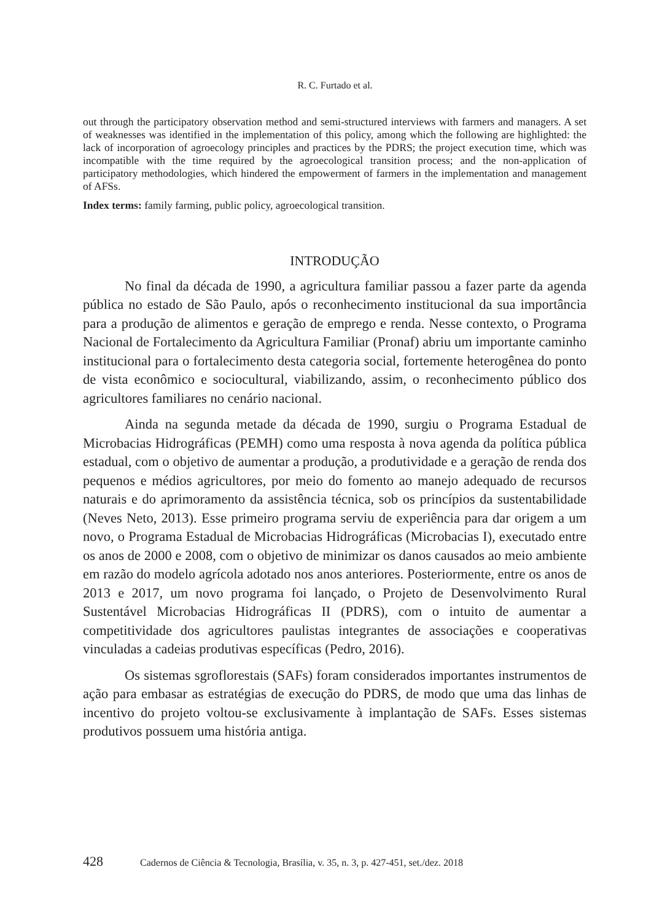R. C. Furtado et al.
out through the participatory observation method and semi-structured interviews with farmers and managers. A set of weaknesses was identified in the implementation of this policy, among which the following are highlighted: the lack of incorporation of agroecology principles and practices by the PDRS; the project execution time, which was incompatible with the time required by the agroecological transition process; and the non-application of participatory methodologies, which hindered the empowerment of farmers in the implementation and management of AFSs.
Index terms: family farming, public policy, agroecological transition.
INTRODUÇÃO
No final da década de 1990, a agricultura familiar passou a fazer parte da agenda pública no estado de São Paulo, após o reconhecimento institucional da sua importância para a produção de alimentos e geração de emprego e renda. Nesse contexto, o Programa Nacional de Fortalecimento da Agricultura Familiar (Pronaf) abriu um importante caminho institucional para o fortalecimento desta categoria social, fortemente heterogênea do ponto de vista econômico e sociocultural, viabilizando, assim, o reconhecimento público dos agricultores familiares no cenário nacional.
Ainda na segunda metade da década de 1990, surgiu o Programa Estadual de Microbacias Hidrográficas (PEMH) como uma resposta à nova agenda da política pública estadual, com o objetivo de aumentar a produção, a produtividade e a geração de renda dos pequenos e médios agricultores, por meio do fomento ao manejo adequado de recursos naturais e do aprimoramento da assistência técnica, sob os princípios da sustentabilidade (Neves Neto, 2013). Esse primeiro programa serviu de experiência para dar origem a um novo, o Programa Estadual de Microbacias Hidrográficas (Microbacias I), executado entre os anos de 2000 e 2008, com o objetivo de minimizar os danos causados ao meio ambiente em razão do modelo agrícola adotado nos anos anteriores. Posteriormente, entre os anos de 2013 e 2017, um novo programa foi lançado, o Projeto de Desenvolvimento Rural Sustentável Microbacias Hidrográficas II (PDRS), com o intuito de aumentar a competitividade dos agricultores paulistas integrantes de associações e cooperativas vinculadas a cadeias produtivas específicas (Pedro, 2016).
Os sistemas sgroflorestais (SAFs) foram considerados importantes instrumentos de ação para embasar as estratégias de execução do PDRS, de modo que uma das linhas de incentivo do projeto voltou-se exclusivamente à implantação de SAFs. Esses sistemas produtivos possuem uma história antiga.
428 Cadernos de Ciência & Tecnologia, Brasília, v. 35, n. 3, p. 427-451, set./dez. 2018